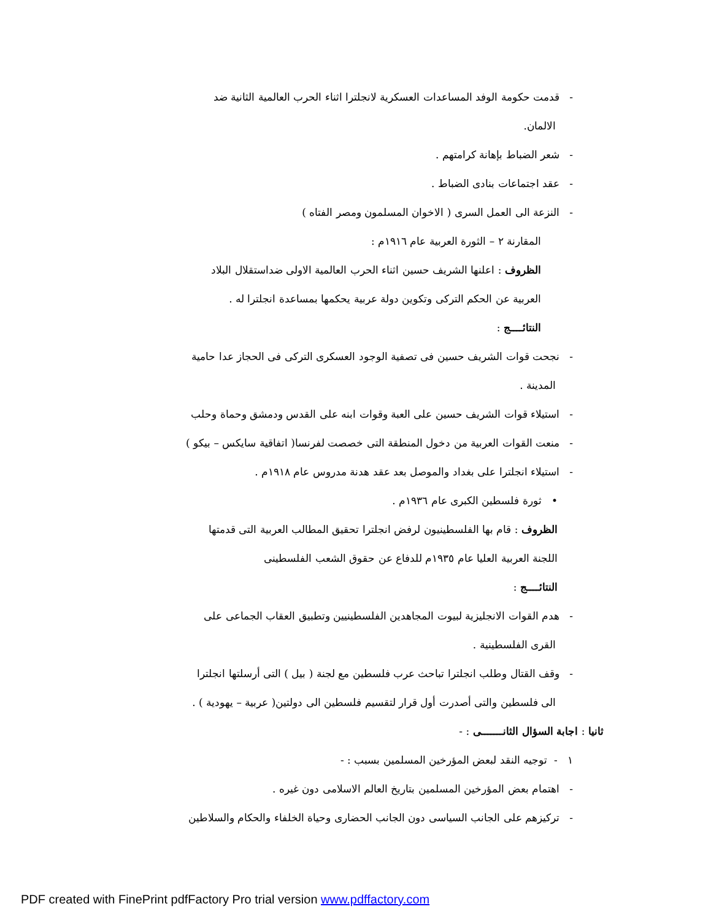- قدمت حكومة الوفد المساعدات العسكرية لانجلترا اثناء الحرب العالمية الثانية ضد
الالمان.
- شعر الضباط بإهانة كرامتهم .
- عقد اجتماعات بنادى الضباط .
- النزعة الى العمل السرى ( الاخوان المسلمون ومصر الفتاه )
المقارنة ٢ – الثورة العربية عام ١٩١٦م :
الظروف : اعلنها الشريف حسين اثناء الحرب العالمية الاولى ضداستقلال البلاد
العربية عن الحكم التركى وتكوين دولة عربية يحكمها بمساعدة انجلترا له .
النتائــــج :
- نجحت قوات الشريف حسين فى تصفية الوجود العسكرى التركى فى الحجاز عدا حامية
المدينة .
- استيلاء قوات الشريف حسين على العبة وقوات ابنه على القدس ودمشق وحماة وحلب
- منعت القوات العربية من دخول المنطقة التى خصصت لفرنسا( اتفاقية سايكس – بيكو )
- استيلاء انجلترا على بغداد والموصل بعد عقد هدنة مدروس عام ١٩١٨م .
• ثورة فلسطين الكبرى عام ١٩٣٦م .
الظروف : قام بها الفلسطينيون لرفض انجلترا تحقيق المطالب العربية التى قدمتها
اللجنة العربية العليا عام ١٩٣٥م للدفاع عن حقوق الشعب الفلسطينى
النتائــــج :
- هدم القوات الانجليزية لبيوت المجاهدين الفلسطينيين وتطبيق العقاب الجماعى على
القرى الفلسطينية .
- وقف القتال وطلب انجلترا تباحث عرب فلسطين مع لجنة ( بيل ) التى أرسلتها انجلترا
الى فلسطين والتى أصدرت أول قرار لتقسيم فلسطين الى دولتين( عربية – يهودية ) .
ثانيا : اجابة السؤال الثانـــــــى : -
١ - توجيه النقد لبعض المؤرخين المسلمين بسبب : -
- اهتمام بعض المؤرخين المسلمين بتاريخ العالم الاسلامى دون غيره .
- تركيزهم على الجانب السياسى دون الجانب الحضارى وحياة الخلفاء والحكام والسلاطين
PDF created with FinePrint pdfFactory Pro trial version www.pdffactory.com